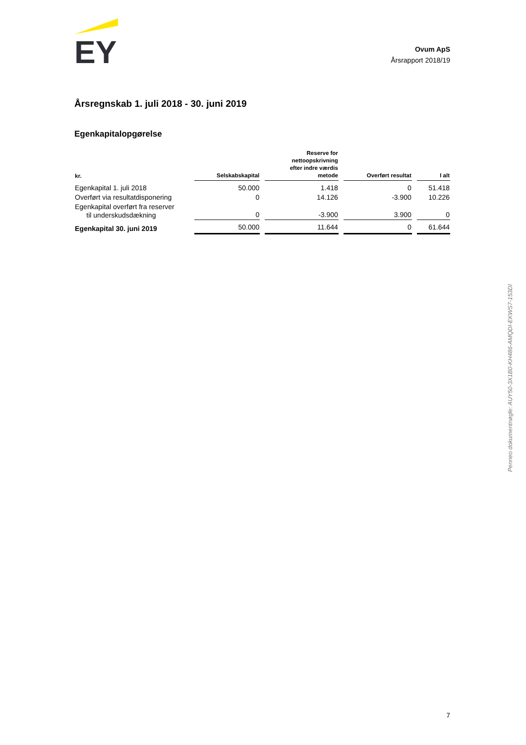EY
Ovum ApS
Årsrapport 2018/19
Årsregnskab 1. juli 2018 - 30. juni 2019
Egenkapitalopgørelse
| kr. | Selskabskapital | Reserve for nettoopskrivning efter indre værdis metode | Overført resultat | I alt |
| --- | --- | --- | --- | --- |
| Egenkapital 1. juli 2018 | 50.000 | 1.418 | 0 | 51.418 |
| Overført via resultatdisponering | 0 | 14.126 | -3.900 | 10.226 |
| Egenkapital overført fra reserver til underskudsdækning | 0 | -3.900 | 3.900 | 0 |
| Egenkapital 30. juni 2019 | 50.000 | 11.644 | 0 | 61.644 |
Penneo dokumentnøgle: AUY50-3X1B0-KH486-AMQDI-EKWS7-153DI
7